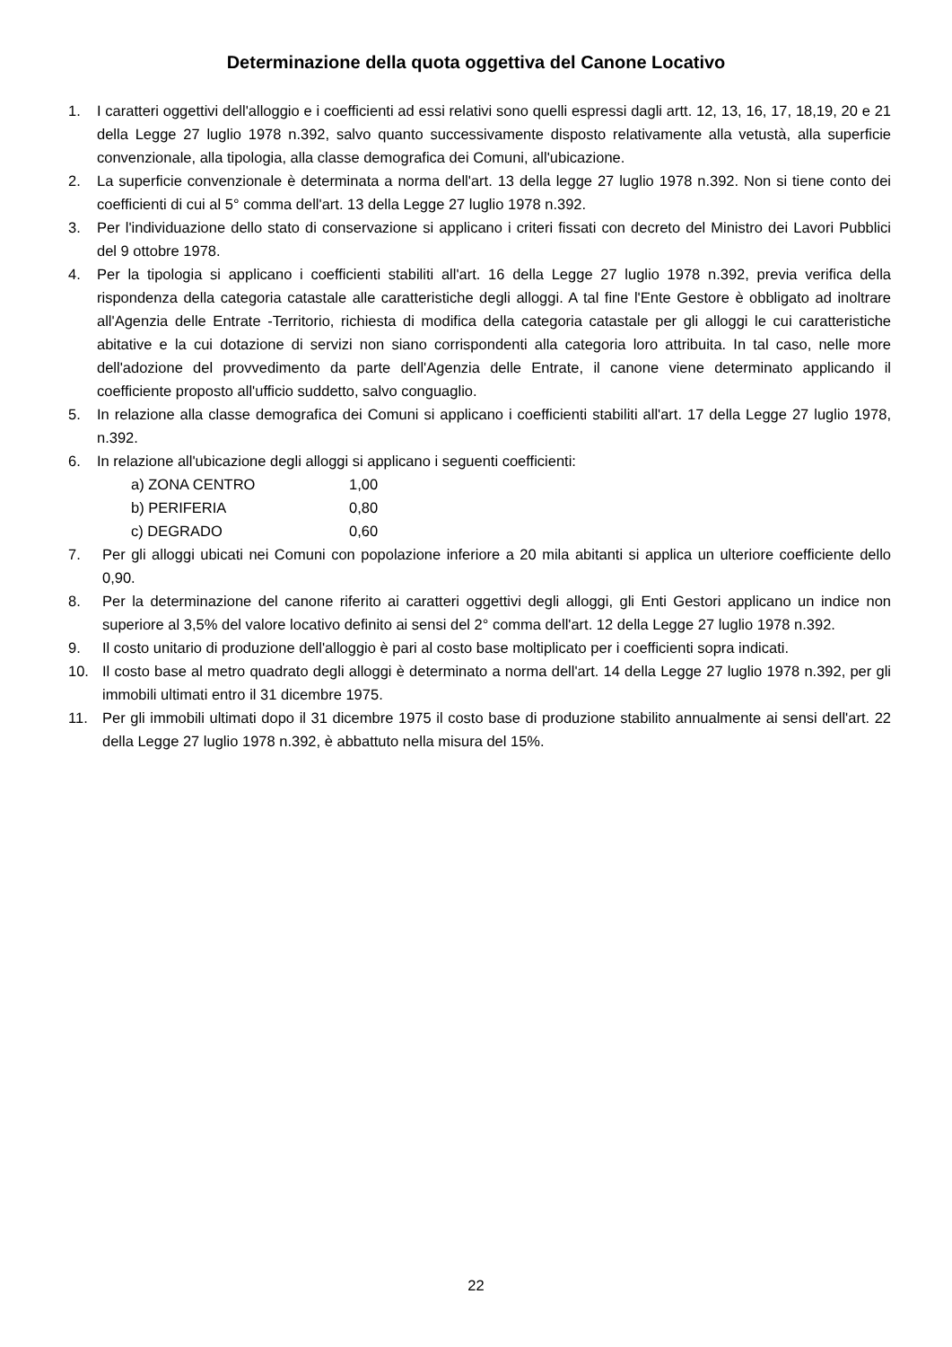Determinazione della quota oggettiva del Canone Locativo
1. I caratteri oggettivi dell'alloggio e i coefficienti ad essi relativi sono quelli espressi dagli artt. 12, 13, 16, 17, 18,19, 20 e 21 della Legge 27 luglio 1978 n.392, salvo quanto successivamente disposto relativamente alla vetustà, alla superficie convenzionale, alla tipologia, alla classe demografica dei Comuni, all'ubicazione.
2. La superficie convenzionale è determinata a norma dell'art. 13 della legge 27 luglio 1978 n.392. Non si tiene conto dei coefficienti di cui al 5° comma dell'art. 13 della Legge 27 luglio 1978 n.392.
3. Per l'individuazione dello stato di conservazione si applicano i criteri fissati con decreto del Ministro dei Lavori Pubblici del 9 ottobre 1978.
4. Per la tipologia si applicano i coefficienti stabiliti all'art. 16 della Legge 27 luglio 1978 n.392, previa verifica della rispondenza della categoria catastale alle caratteristiche degli alloggi. A tal fine l'Ente Gestore è obbligato ad inoltrare all'Agenzia delle Entrate -Territorio, richiesta di modifica della categoria catastale per gli alloggi le cui caratteristiche abitative e la cui dotazione di servizi non siano corrispondenti alla categoria loro attribuita. In tal caso, nelle more dell'adozione del provvedimento da parte dell'Agenzia delle Entrate, il canone viene determinato applicando il coefficiente proposto all'ufficio suddetto, salvo conguaglio.
5. In relazione alla classe demografica dei Comuni si applicano i coefficienti stabiliti all'art. 17 della Legge 27 luglio 1978, n.392.
6. In relazione all'ubicazione degli alloggi si applicano i seguenti coefficienti:
a) ZONA CENTRO 1,00
b) PERIFERIA 0,80
c) DEGRADO 0,60
7. Per gli alloggi ubicati nei Comuni con popolazione inferiore a 20 mila abitanti si applica un ulteriore coefficiente dello 0,90.
8. Per la determinazione del canone riferito ai caratteri oggettivi degli alloggi, gli Enti Gestori applicano un indice non superiore al 3,5% del valore locativo definito ai sensi del 2° comma dell'art. 12 della Legge 27 luglio 1978 n.392.
9. Il costo unitario di produzione dell'alloggio è pari al costo base moltiplicato per i coefficienti sopra indicati.
10. Il costo base al metro quadrato degli alloggi è determinato a norma dell'art. 14 della Legge 27 luglio 1978 n.392, per gli immobili ultimati entro il 31 dicembre 1975.
11. Per gli immobili ultimati dopo il 31 dicembre 1975 il costo base di produzione stabilito annualmente ai sensi dell'art. 22 della Legge 27 luglio 1978 n.392, è abbattuto nella misura del 15%.
22